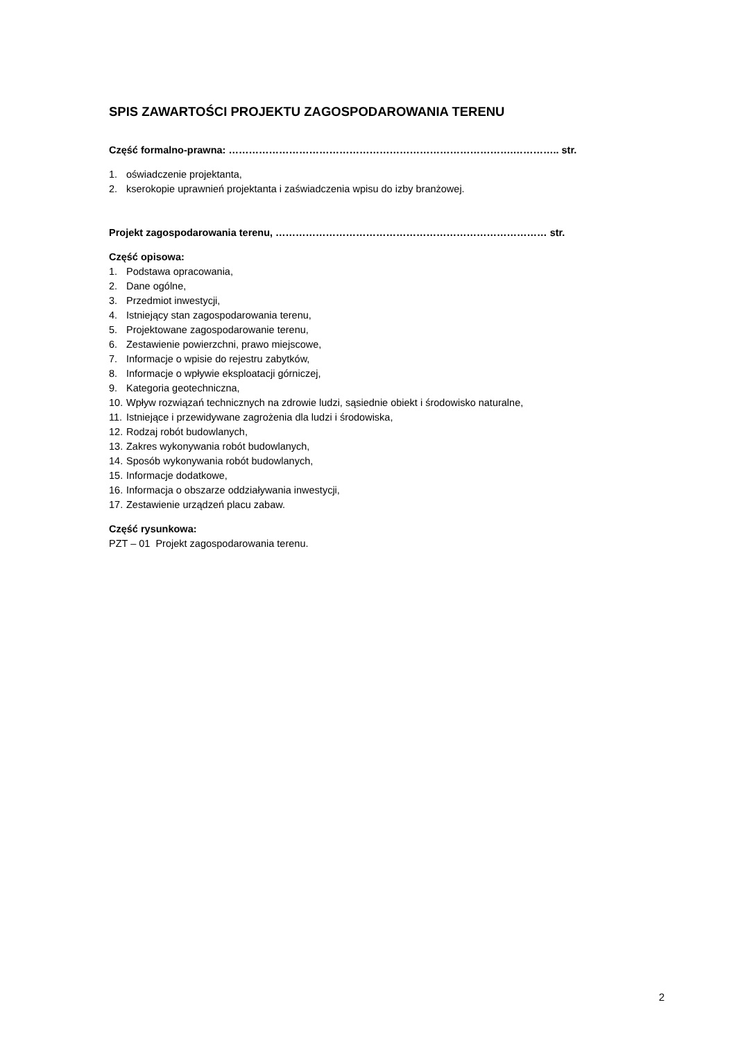SPIS ZAWARTOŚCI PROJEKTU ZAGOSPODAROWANIA TERENU
Część formalno-prawna: ………………………………………………………………………….………….. str.
1. oświadczenie projektanta,
2. kserokopie uprawnień projektanta i zaświadczenia wpisu do izby branżowej.
Projekt zagospodarowania terenu, ……………………………………………………………………… str.
Część opisowa:
1. Podstawa opracowania,
2. Dane ogólne,
3. Przedmiot inwestycji,
4. Istniejący stan zagospodarowania terenu,
5. Projektowane zagospodarowanie terenu,
6. Zestawienie powierzchni, prawo miejscowe,
7. Informacje o wpisie do rejestru zabytków,
8. Informacje o wpływie eksploatacji górniczej,
9. Kategoria geotechniczna,
10. Wpływ rozwiązań technicznych na zdrowie ludzi, sąsiednie obiekt i środowisko naturalne,
11. Istniejące i przewidywane zagrożenia dla ludzi i środowiska,
12. Rodzaj robót budowlanych,
13. Zakres wykonywania robót budowlanych,
14. Sposób wykonywania robót budowlanych,
15. Informacje dodatkowe,
16. Informacja o obszarze oddziaływania inwestycji,
17. Zestawienie urządzeń placu zabaw.
Część rysunkowa:
PZT – 01 Projekt zagospodarowania terenu.
2